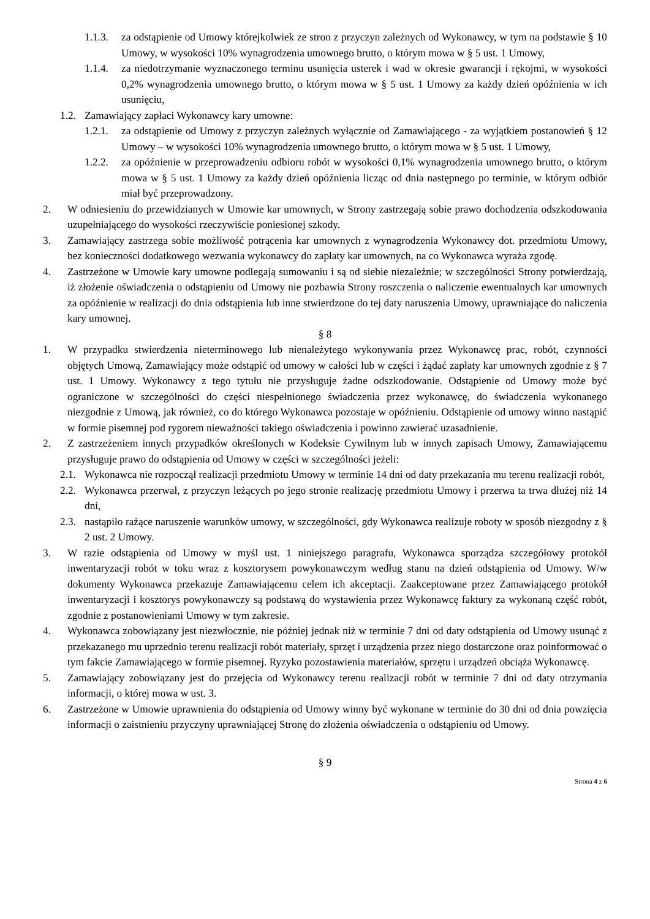1.1.3. za odstąpienie od Umowy którejkolwiek ze stron z przyczyn zależnych od Wykonawcy, w tym na podstawie § 10 Umowy, w wysokości 10% wynagrodzenia umownego brutto, o którym mowa w § 5 ust. 1 Umowy,
1.1.4. za niedotrzymanie wyznaczonego terminu usunięcia usterek i wad w okresie gwarancji i rękojmi, w wysokości 0,2% wynagrodzenia umownego brutto, o którym mowa w § 5 ust. 1 Umowy za każdy dzień opóźnienia w ich usunięciu,
1.2. Zamawiający zapłaci Wykonawcy kary umowne:
1.2.1. za odstąpienie od Umowy z przyczyn zależnych wyłącznie od Zamawiającego - za wyjątkiem postanowień § 12 Umowy – w wysokości 10% wynagrodzenia umownego brutto, o którym mowa w § 5 ust. 1 Umowy,
1.2.2. za opóźnienie w przeprowadzeniu odbioru robót w wysokości 0,1% wynagrodzenia umownego brutto, o którym mowa w § 5 ust. 1 Umowy za każdy dzień opóźnienia licząc od dnia następnego po terminie, w którym odbiór miał być przeprowadzony.
2. W odniesieniu do przewidzianych w Umowie kar umownych, w Strony zastrzegają sobie prawo dochodzenia odszkodowania uzupełniającego do wysokości rzeczywiście poniesionej szkody.
3. Zamawiający zastrzega sobie możliwość potrącenia kar umownych z wynagrodzenia Wykonawcy dot. przedmiotu Umowy, bez konieczności dodatkowego wezwania wykonawcy do zapłaty kar umownych, na co Wykonawca wyraża zgodę.
4. Zastrzeżone w Umowie kary umowne podlegają sumowaniu i są od siebie niezależnie; w szczególności Strony potwierdzają, iż złożenie oświadczenia o odstąpieniu od Umowy nie pozbawia Strony roszczenia o naliczenie ewentualnych kar umownych za opóźnienie w realizacji do dnia odstąpienia lub inne stwierdzone do tej daty naruszenia Umowy, uprawniające do naliczenia kary umownej.
§ 8
1. W przypadku stwierdzenia nieterminowego lub nienależytego wykonywania przez Wykonawcę prac, robót, czynności objętych Umową, Zamawiający może odstąpić od umowy w całości lub w części i żądać zapłaty kar umownych zgodnie z § 7 ust. 1 Umowy. Wykonawcy z tego tytułu nie przysługuje żadne odszkodowanie. Odstąpienie od Umowy może być ograniczone w szczególności do części niespełnionego świadczenia przez wykonawcę, do świadczenia wykonanego niezgodnie z Umową, jak również, co do którego Wykonawca pozostaje w opóźnieniu. Odstąpienie od umowy winno nastąpić w formie pisemnej pod rygorem nieważności takiego oświadczenia i powinno zawierać uzasadnienie.
2. Z zastrzeżeniem innych przypadków określonych w Kodeksie Cywilnym lub w innych zapisach Umowy, Zamawiającemu przysługuje prawo do odstąpienia od Umowy w części w szczególności jeżeli:
2.1. Wykonawca nie rozpoczął realizacji przedmiotu Umowy w terminie 14 dni od daty przekazania mu terenu realizacji robót,
2.2. Wykonawca przerwał, z przyczyn leżących po jego stronie realizację przedmiotu Umowy i przerwa ta trwa dłużej niż 14 dni,
2.3. nastąpiło rażące naruszenie warunków umowy, w szczególności, gdy Wykonawca realizuje roboty w sposób niezgodny z § 2 ust. 2 Umowy.
3. W razie odstąpienia od Umowy w myśl ust. 1 niniejszego paragrafu, Wykonawca sporządza szczegółowy protokół inwentaryzacji robót w toku wraz z kosztorysem powykonawczym według stanu na dzień odstąpienia od Umowy. W/w dokumenty Wykonawca przekazuje Zamawiającemu celem ich akceptacji. Zaakceptowane przez Zamawiającego protokół inwentaryzacji i kosztorys powykonawczy są podstawą do wystawienia przez Wykonawcę faktury za wykonaną część robót, zgodnie z postanowieniami Umowy w tym zakresie.
4. Wykonawca zobowiązany jest niezwłocznie, nie później jednak niż w terminie 7 dni od daty odstąpienia od Umowy usunąć z przekazanego mu uprzednio terenu realizacji robót materiały, sprzęt i urządzenia przez niego dostarczone oraz poinformować o tym fakcie Zamawiającego w formie pisemnej. Ryzyko pozostawienia materiałów, sprzętu i urządzeń obciąża Wykonawcę.
5. Zamawiający zobowiązany jest do przejęcia od Wykonawcy terenu realizacji robót w terminie 7 dni od daty otrzymania informacji, o której mowa w ust. 3.
6. Zastrzeżone w Umowie uprawnienia do odstąpienia od Umowy winny być wykonane w terminie do 30 dni od dnia powzięcia informacji o zaistnieniu przyczyny uprawniającej Stronę do złożenia oświadczenia o odstąpieniu od Umowy.
§ 9
Strona 4 z 6